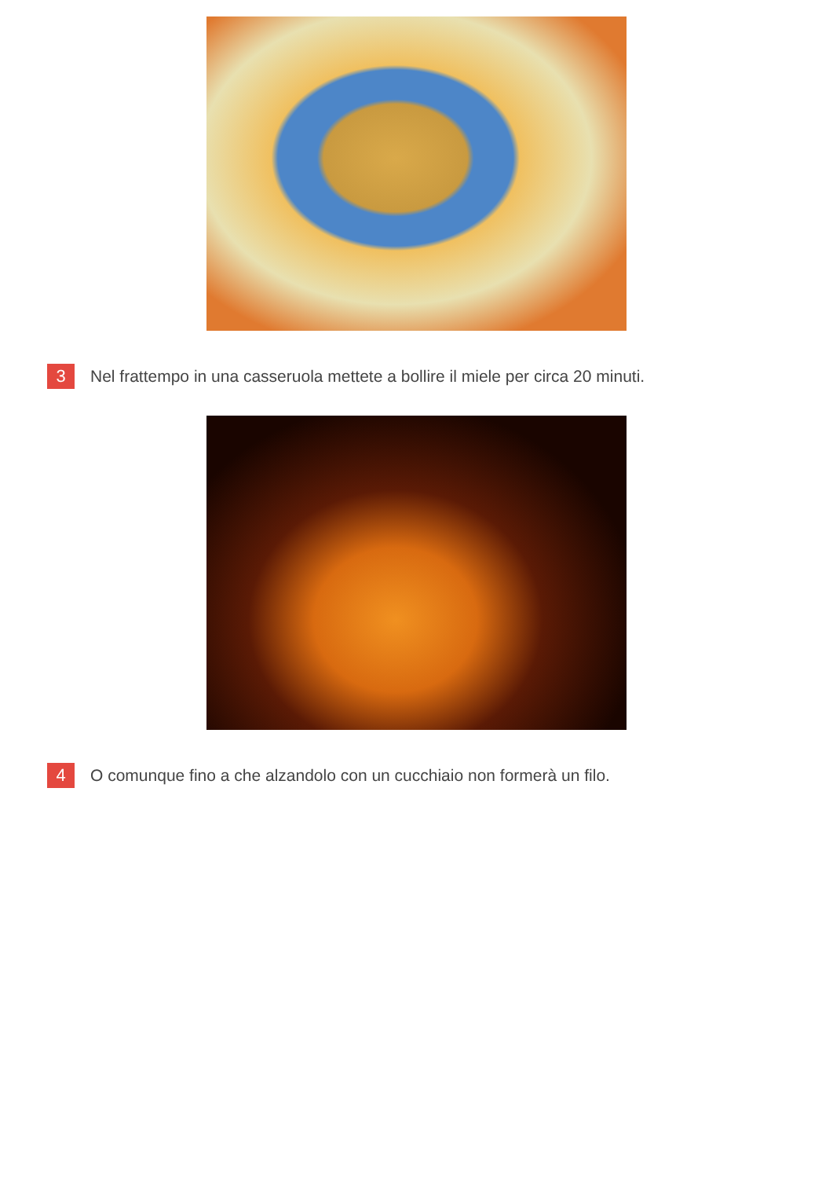3 Nel frattempo in una casseruola mettete a bollire il miele per circa 20 minuti.
4 O comunque fino a che alzandolo con un cucchiaio non formerà un filo.